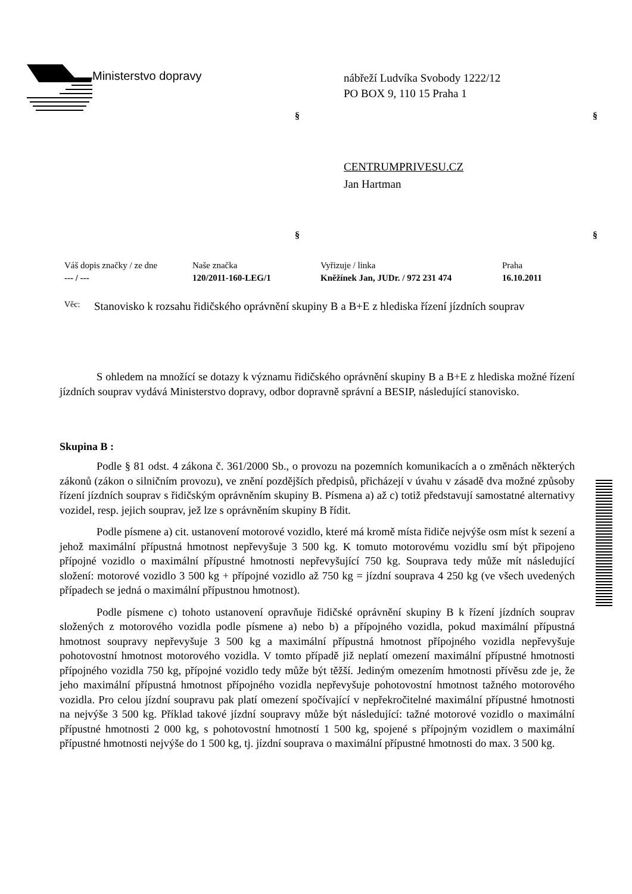Ministerstvo dopravy
nábřeží Ludvíka Svobody 1222/12
PO BOX 9, 110 15 Praha 1
§ §
CENTRUMPRIVESU.CZ
Jan Hartman
§ §
| Váš dopis značky / ze dne | Naše značka | Vyřizuje / linka | Praha |
| --- / --- | 120/2011-160-LEG/1 | Kněžínek Jan, JUDr. / 972 231 474 | 16.10.2011 |
Věc:
Stanovisko k rozsahu řidičského oprávnění skupiny B a B+E z hlediska řízení jízdních souprav
S ohledem na množící se dotazy k významu řidičského oprávnění skupiny B a B+E z hlediska možné řízení jízdních souprav vydává Ministerstvo dopravy, odbor dopravně správní a BESIP, následující stanovisko.
Skupina B :
Podle § 81 odst. 4 zákona č. 361/2000 Sb., o provozu na pozemních komunikacích a o změnách některých zákonů (zákon o silničním provozu), ve znění pozdějších předpisů, přicházejí v úvahu v zásadě dva možné způsoby řízení jízdních souprav s řidičským oprávněním skupiny B. Písmena a) až c) totiž představují samostatné alternativy vozidel, resp. jejich souprav, jež lze s oprávněním skupiny B řídit.
Podle písmene a) cit. ustanovení motorové vozidlo, které má kromě místa řidiče nejvýše osm míst k sezení a jehož maximální přípustná hmotnost nepřevyšuje 3 500 kg. K tomuto motorovému vozidlu smí být připojeno přípojné vozidlo o maximální přípustné hmotnosti nepřevyšující 750 kg. Souprava tedy může mít následující složení: motorové vozidlo 3 500 kg + přípojné vozidlo až 750 kg = jízdní souprava 4 250 kg (ve všech uvedených případech se jedná o maximální přípustnou hmotnost).
Podle písmene c) tohoto ustanovení opravňuje řidičské oprávnění skupiny B k řízení jízdních souprav složených z motorového vozidla podle písmene a) nebo b) a přípojného vozidla, pokud maximální přípustná hmotnost soupravy nepřevyšuje 3 500 kg a maximální přípustná hmotnost přípojného vozidla nepřevyšuje pohotovostní hmotnost motorového vozidla. V tomto případě již neplatí omezení maximální přípustné hmotnosti přípojného vozidla 750 kg, přípojné vozidlo tedy může být těžší. Jediným omezením hmotnosti přívěsu zde je, že jeho maximální přípustná hmotnost přípojného vozidla nepřevyšuje pohotovostní hmotnost tažného motorového vozidla. Pro celou jízdní soupravu pak platí omezení spočívající v nepřekročitelné maximální přípustné hmotnosti na nejvýše 3 500 kg. Příklad takové jízdní soupravy může být následující: tažné motorové vozidlo o maximální přípustné hmotnosti 2 000 kg, s pohotovostní hmotností 1 500 kg, spojené s přípojným vozidlem o maximální přípustné hmotnosti nejvýše do 1 500 kg, tj. jízdní souprava o maximální přípustné hmotnosti do max. 3 500 kg.